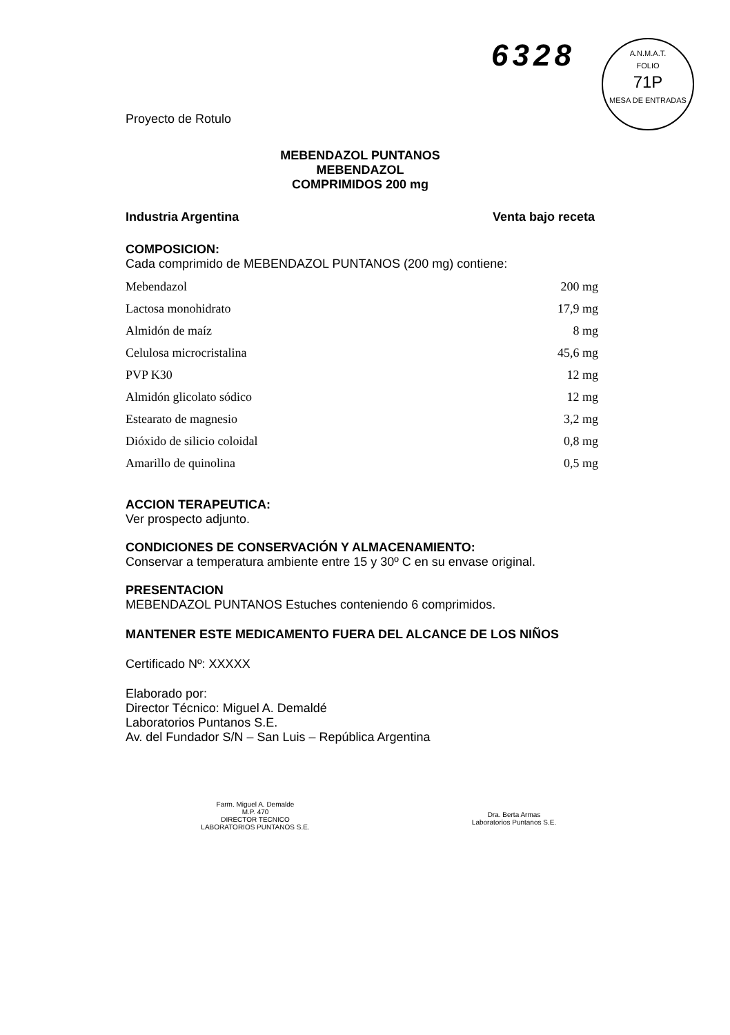6328
A.N.M.A.T.
FOLIO
71P
MESA DE ENTRADAS
Proyecto de Rotulo
MEBENDAZOL PUNTANOS
MEBENDAZOL
COMPRIMIDOS 200 mg
Industria Argentina Venta bajo receta
COMPOSICION:
Cada comprimido de MEBENDAZOL PUNTANOS (200 mg) contiene:
| Mebendazol | 200 mg |
| Lactosa monohidrato | 17,9 mg |
| Almidón de maíz | 8 mg |
| Celulosa microcristalina | 45,6 mg |
| PVP K30 | 12 mg |
| Almidón glicolato sódico | 12 mg |
| Estearato de magnesio | 3,2 mg |
| Dióxido de silicio coloidal | 0,8 mg |
| Amarillo de quinolina | 0,5 mg |
ACCION TERAPEUTICA:
Ver prospecto adjunto.
CONDICIONES DE CONSERVACIÓN Y ALMACENAMIENTO:
Conservar a temperatura ambiente entre 15 y 30º C en su envase original.
PRESENTACION
MEBENDAZOL PUNTANOS Estuches conteniendo 6 comprimidos.
MANTENER ESTE MEDICAMENTO FUERA DEL ALCANCE DE LOS NIÑOS
Certificado Nº: XXXXX
Elaborado por:
Director Técnico: Miguel A. Demaldé
Laboratorios Puntanos S.E.
Av. del Fundador S/N – San Luis – República Argentina
Farm. Miguel A. Demalde
M.P. 470
DIRECTOR TECNICO
LABORATORIOS PUNTANOS S.E.
Dra. Berta Armas
Laboratorios Puntanos S.E.